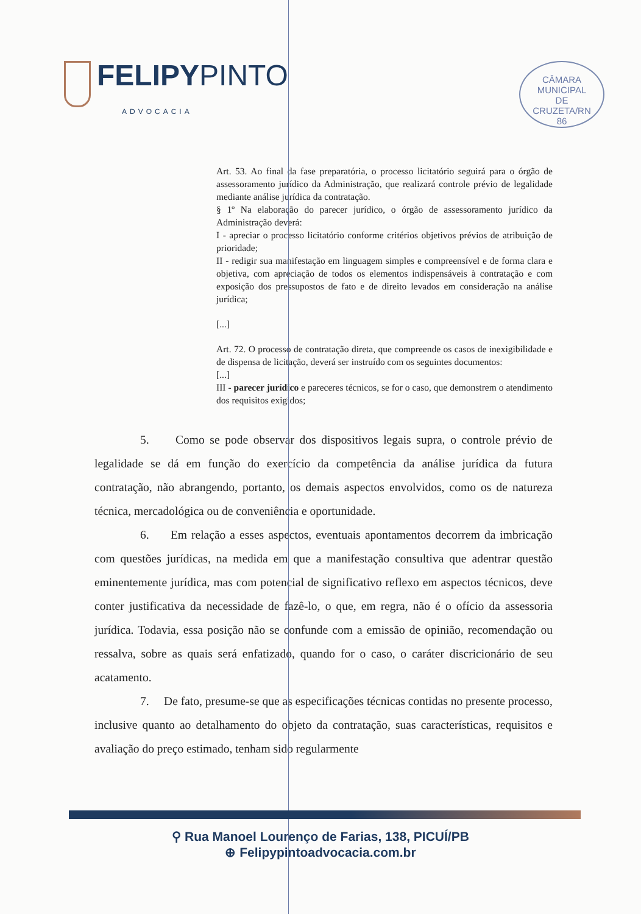FELIPYPINTO
ADVOCACIA
CÂMARA
MUNICIPAL
DE
CRUZETA/RN
86
Art. 53. Ao final da fase preparatória, o processo licitatório seguirá para o órgão de assessoramento jurídico da Administração, que realizará controle prévio de legalidade mediante análise jurídica da contratação.
§ 1º Na elaboração do parecer jurídico, o órgão de assessoramento jurídico da Administração deverá:
I - apreciar o processo licitatório conforme critérios objetivos prévios de atribuição de prioridade;
II - redigir sua manifestação em linguagem simples e compreensível e de forma clara e objetiva, com apreciação de todos os elementos indispensáveis à contratação e com exposição dos pressupostos de fato e de direito levados em consideração na análise jurídica;
[...]
Art. 72. O processo de contratação direta, que compreende os casos de inexigibilidade e de dispensa de licitação, deverá ser instruído com os seguintes documentos:
[...]
III - parecer jurídico e pareceres técnicos, se for o caso, que demonstrem o atendimento dos requisitos exigidos;
5. Como se pode observar dos dispositivos legais supra, o controle prévio de legalidade se dá em função do exercício da competência da análise jurídica da futura contratação, não abrangendo, portanto, os demais aspectos envolvidos, como os de natureza técnica, mercadológica ou de conveniência e oportunidade.
6. Em relação a esses aspectos, eventuais apontamentos decorrem da imbricação com questões jurídicas, na medida em que a manifestação consultiva que adentrar questão eminentemente jurídica, mas com potencial de significativo reflexo em aspectos técnicos, deve conter justificativa da necessidade de fazê-lo, o que, em regra, não é o ofício da assessoria jurídica. Todavia, essa posição não se confunde com a emissão de opinião, recomendação ou ressalva, sobre as quais será enfatizado, quando for o caso, o caráter discricionário de seu acatamento.
7. De fato, presume-se que as especificações técnicas contidas no presente processo, inclusive quanto ao detalhamento do objeto da contratação, suas características, requisitos e avaliação do preço estimado, tenham sido regularmente
⚲ Rua Manoel Lourenço de Farias, 138, PICUÍ/PB
⊕ Felipypintoadvocacia.com.br